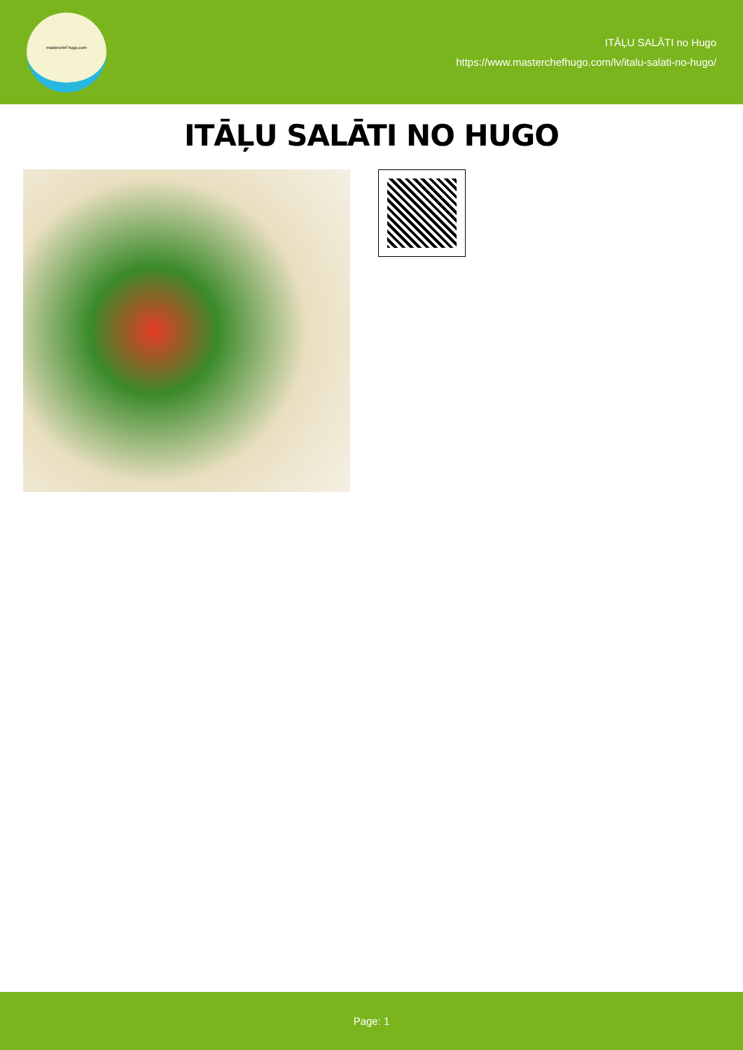masterchef hugo.com
ITĀĻU SALĀTI no Hugo
https://www.masterchefhugo.com/lv/italu-salati-no-hugo/
ITĀĻU SALĀTI NO HUGO
Page: 1